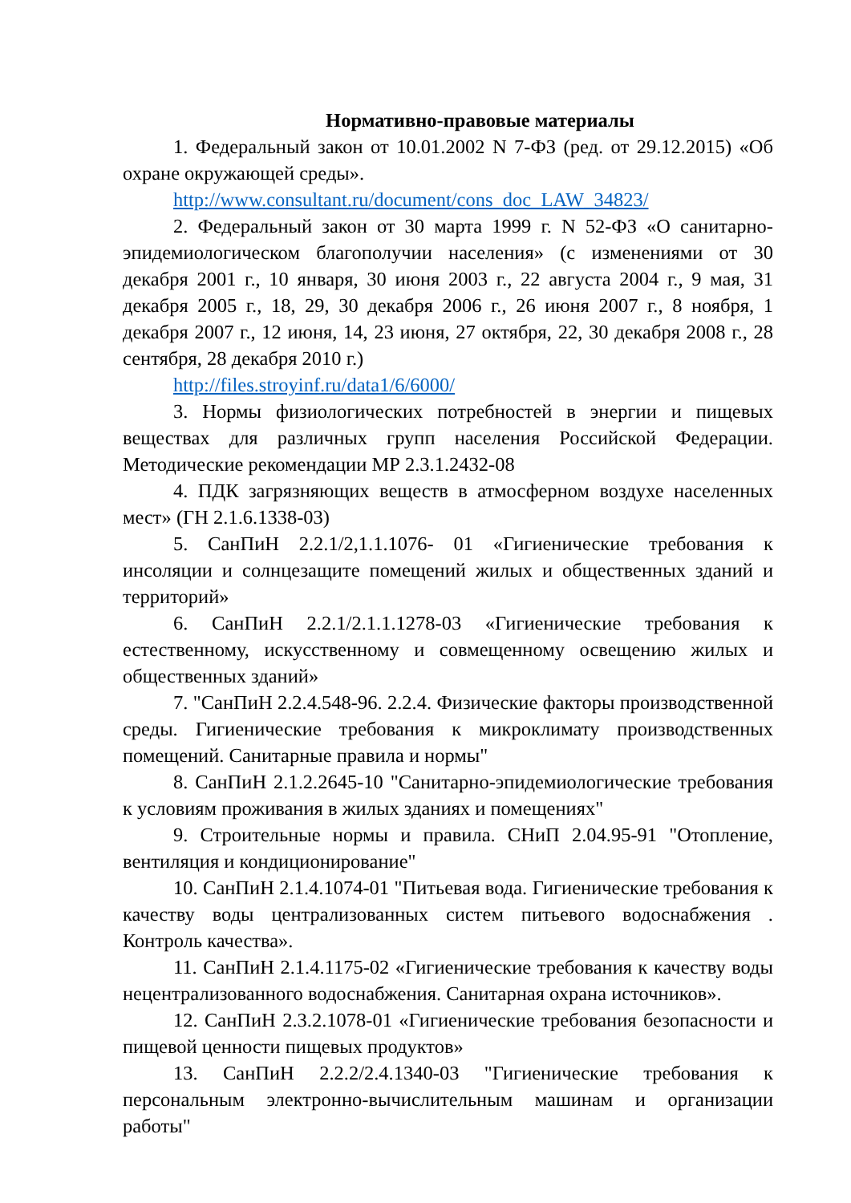Нормативно-правовые материалы
1. Федеральный закон от 10.01.2002 N 7-ФЗ (ред. от 29.12.2015) «Об охране окружающей среды».
http://www.consultant.ru/document/cons_doc_LAW_34823/
2. Федеральный закон от 30 марта 1999 г. N 52-ФЗ «О санитарно-эпидемиологическом благополучии населения» (с изменениями от 30 декабря 2001 г., 10 января, 30 июня 2003 г., 22 августа 2004 г., 9 мая, 31 декабря 2005 г., 18, 29, 30 декабря 2006 г., 26 июня 2007 г., 8 ноября, 1 декабря 2007 г., 12 июня, 14, 23 июня, 27 октября, 22, 30 декабря 2008 г., 28 сентября, 28 декабря 2010 г.)
http://files.stroyinf.ru/data1/6/6000/
3. Нормы физиологических потребностей в энергии и пищевых веществах для различных групп населения Российской Федерации. Методические рекомендации МР 2.3.1.2432-08
4. ПДК загрязняющих веществ в атмосферном воздухе населенных мест» (ГН 2.1.6.1338-03)
5. СанПиН 2.2.1/2,1.1.1076- 01 «Гигиенические требования к инсоляции и солнцезащите помещений жилых и общественных зданий и территорий»
6. СанПиН 2.2.1/2.1.1.1278-03 «Гигиенические требования к естественному, искусственному и совмещенному освещению жилых и общественных зданий»
7. "СанПиН 2.2.4.548-96. 2.2.4. Физические факторы производственной среды. Гигиенические требования к микроклимату производственных помещений. Санитарные правила и нормы"
8. СанПиН 2.1.2.2645-10 "Санитарно-эпидемиологические требования к условиям проживания в жилых зданиях и помещениях"
9. Строительные нормы и правила. СНиП 2.04.95-91 "Отопление, вентиляция и кондиционирование"
10. СанПиН 2.1.4.1074-01 "Питьевая вода. Гигиенические требования к качеству воды централизованных систем питьевого водоснабжения . Контроль качества».
11. СанПиН 2.1.4.1175-02 «Гигиенические требования к качеству воды нецентрализованного водоснабжения. Санитарная охрана источников».
12. СанПиН 2.3.2.1078-01 «Гигиенические требования безопасности и пищевой ценности пищевых продуктов»
13. СанПиН 2.2.2/2.4.1340-03 "Гигиенические требования к персональным электронно-вычислительным машинам и организации работы"